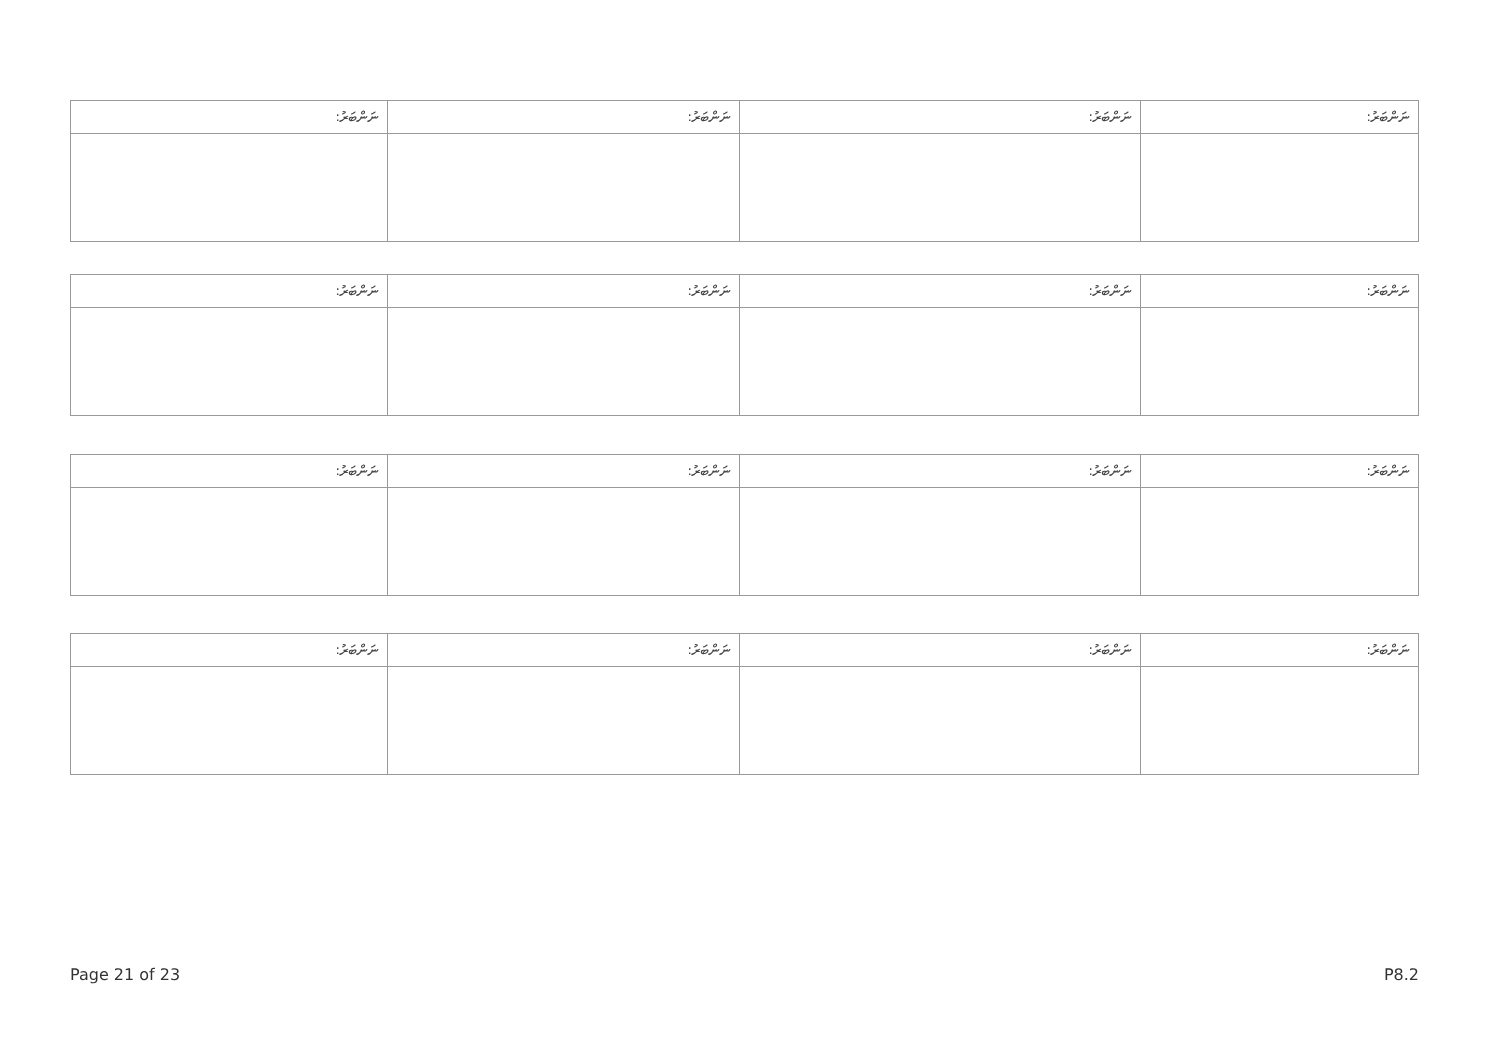| ނަންބަރު: | ނަންބަރު: | ނަންބަރު: | ނަންބަރު: |
| --- | --- | --- | --- |
| ނަންބަރު: | ނަންބަރު: | ނަންބަރު: | ނަންބަރު: |
| --- | --- | --- | --- |
| ނަންބަރު: | ނަންބަރު: | ނަންބަރު: | ނަންބަރު: |
| --- | --- | --- | --- |
| ނަންބަރު: | ނަންބަރު: | ނަންބަރު: | ނަންބަރު: |
| --- | --- | --- | --- |
Page 21 of 23 P8.2